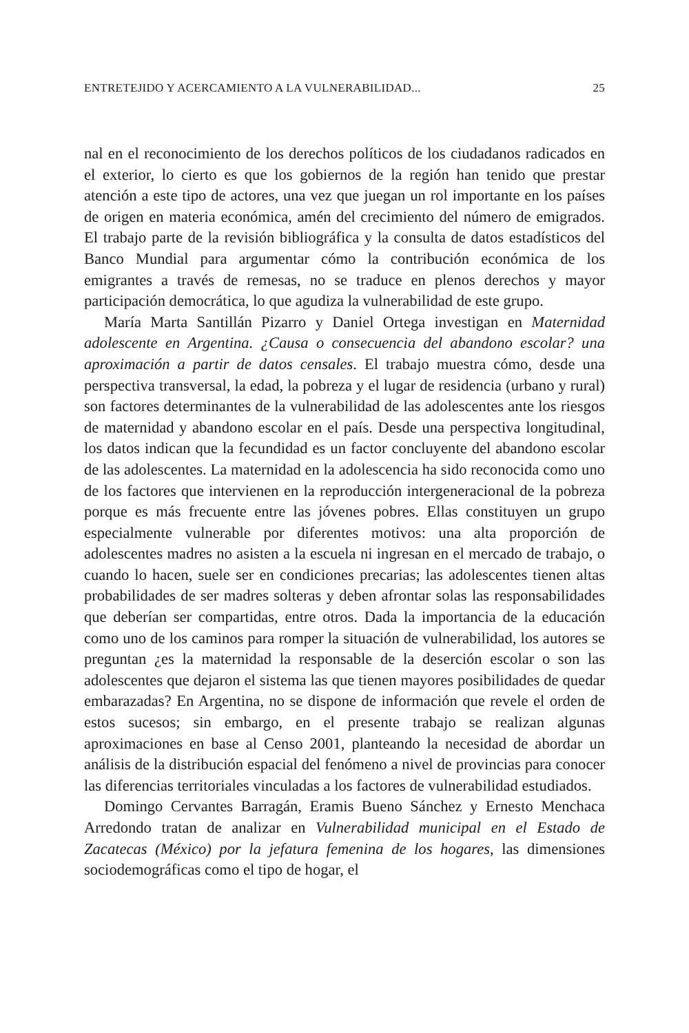ENTRETEJIDO Y ACERCAMIENTO A LA VULNERABILIDAD... 25
nal en el reconocimiento de los derechos políticos de los ciudadanos radicados en el exterior, lo cierto es que los gobiernos de la región han tenido que prestar atención a este tipo de actores, una vez que juegan un rol importante en los países de origen en materia económica, amén del crecimiento del número de emigrados. El trabajo parte de la revisión bibliográfica y la consulta de datos estadísticos del Banco Mundial para argumentar cómo la contribución económica de los emigrantes a través de remesas, no se traduce en plenos derechos y mayor participación democrática, lo que agudiza la vulnerabilidad de este grupo.
María Marta Santillán Pizarro y Daniel Ortega investigan en Maternidad adolescente en Argentina. ¿Causa o consecuencia del abandono escolar? una aproximación a partir de datos censales. El trabajo muestra cómo, desde una perspectiva transversal, la edad, la pobreza y el lugar de residencia (urbano y rural) son factores determinantes de la vulnerabilidad de las adolescentes ante los riesgos de maternidad y abandono escolar en el país. Desde una perspectiva longitudinal, los datos indican que la fecundidad es un factor concluyente del abandono escolar de las adolescentes. La maternidad en la adolescencia ha sido reconocida como uno de los factores que intervienen en la reproducción intergeneracional de la pobreza porque es más frecuente entre las jóvenes pobres. Ellas constituyen un grupo especialmente vulnerable por diferentes motivos: una alta proporción de adolescentes madres no asisten a la escuela ni ingresan en el mercado de trabajo, o cuando lo hacen, suele ser en condiciones precarias; las adolescentes tienen altas probabilidades de ser madres solteras y deben afrontar solas las responsabilidades que deberían ser compartidas, entre otros. Dada la importancia de la educación como uno de los caminos para romper la situación de vulnerabilidad, los autores se preguntan ¿es la maternidad la responsable de la deserción escolar o son las adolescentes que dejaron el sistema las que tienen mayores posibilidades de quedar embarazadas? En Argentina, no se dispone de información que revele el orden de estos sucesos; sin embargo, en el presente trabajo se realizan algunas aproximaciones en base al Censo 2001, planteando la necesidad de abordar un análisis de la distribución espacial del fenómeno a nivel de provincias para conocer las diferencias territoriales vinculadas a los factores de vulnerabilidad estudiados.
Domingo Cervantes Barragán, Eramis Bueno Sánchez y Ernesto Menchaca Arredondo tratan de analizar en Vulnerabilidad municipal en el Estado de Zacatecas (México) por la jefatura femenina de los hogares, las dimensiones sociodemográficas como el tipo de hogar, el